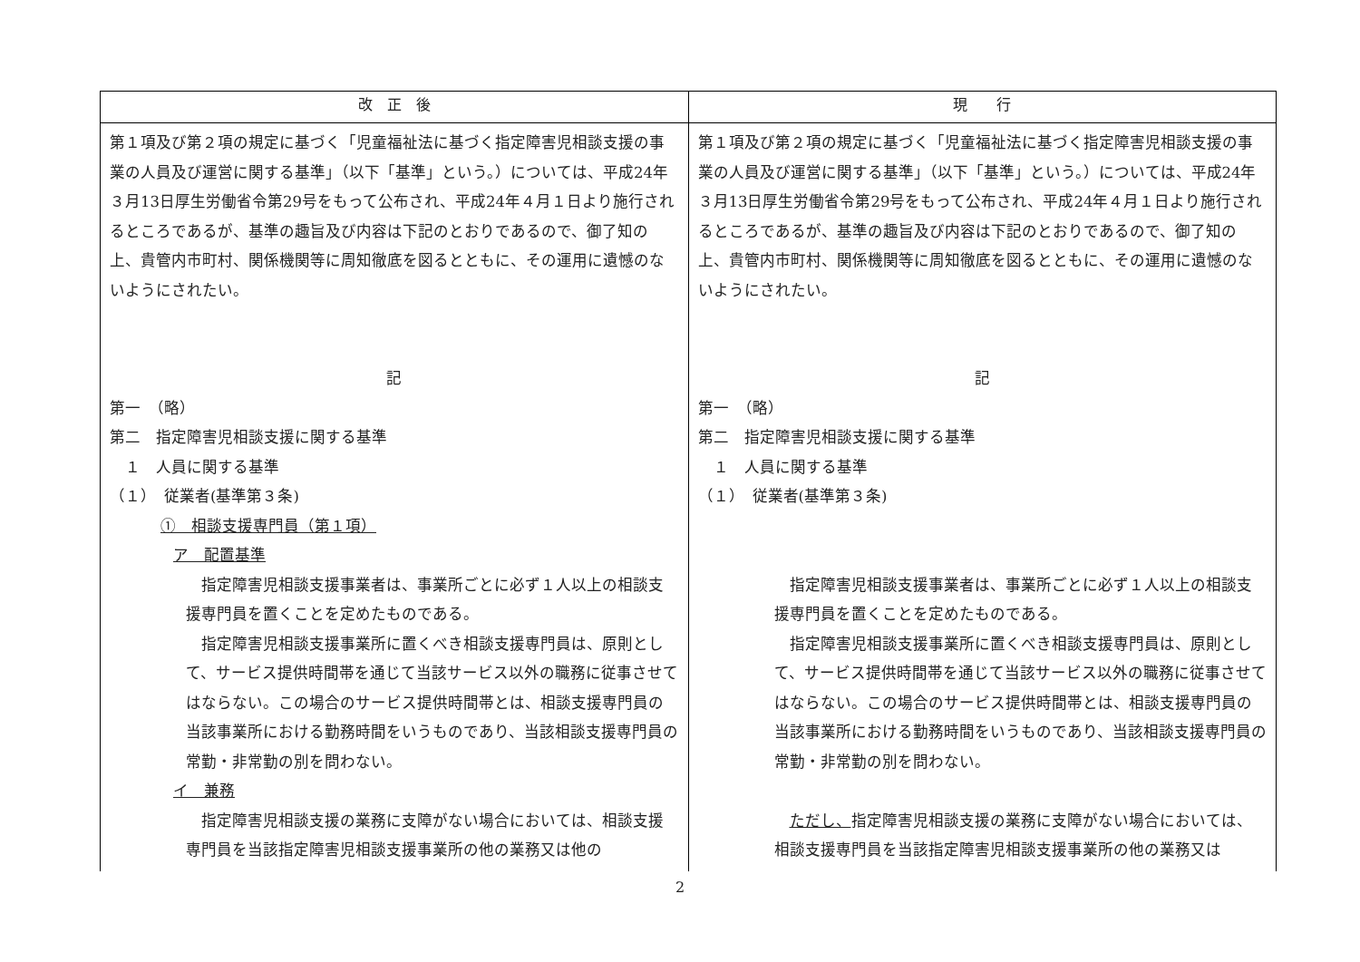| 改 正 後 | 現 行 |
| --- | --- |
| 第１項及び第２項の規定に基づく「児童福祉法に基づく指定障害児相談支援の事業の人員及び運営に関する基準」（以下「基準」という。）については、平成24年３月13日厚生労働省令第29号をもって公布され、平成24年４月１日より施行されるところであるが、基準の趣旨及び内容は下記のとおりであるので、御了知の上、貴管内市町村、関係機関等に周知徹底を図るとともに、その運用に遺憾のないようにされたい。 記 第一 （略） 第二 指定障害児相談支援に関する基準 １ 人員に関する基準 （１） 従業者(基準第３条) ① 相談支援専門員（第１項） ア 配置基準 指定障害児相談支援事業者は、事業所ごとに必ず１人以上の相談支援専門員を置くことを定めたものである。 指定障害児相談支援事業所に置くべき相談支援専門員は、原則として、サービス提供時間帯を通じて当該サービス以外の職務に従事させてはならない。この場合のサービス提供時間帯とは、相談支援専門員の当該事業所における勤務時間をいうものであり、当該相談支援専門員の常勤・非常勤の別を問わない。 イ 兼務 指定障害児相談支援の業務に支障がない場合においては、相談支援専門員を当該指定障害児相談支援事業所の他の業務又は他の | 第１項及び第２項の規定に基づく「児童福祉法に基づく指定障害児相談支援の事業の人員及び運営に関する基準」（以下「基準」という。）については、平成24年３月13日厚生労働省令第29号をもって公布され、平成24年４月１日より施行されるところであるが、基準の趣旨及び内容は下記のとおりであるので、御了知の上、貴管内市町村、関係機関等に周知徹底を図るとともに、その運用に遺憾のないようにされたい。 記 第一 （略） 第二 指定障害児相談支援に関する基準 １ 人員に関する基準 （１） 従業者(基準第３条) 指定障害児相談支援事業者は、事業所ごとに必ず１人以上の相談支援専門員を置くことを定めたものである。 指定障害児相談支援事業所に置くべき相談支援専門員は、原則として、サービス提供時間帯を通じて当該サービス以外の職務に従事させてはならない。この場合のサービス提供時間帯とは、相談支援専門員の当該事業所における勤務時間をいうものであり、当該相談支援専門員の常勤・非常勤の別を問わない。 ただし、 指定障害児相談支援の業務に支障がない場合においては、相談支援専門員を当該指定障害児相談支援事業所の他の業務又は |
2